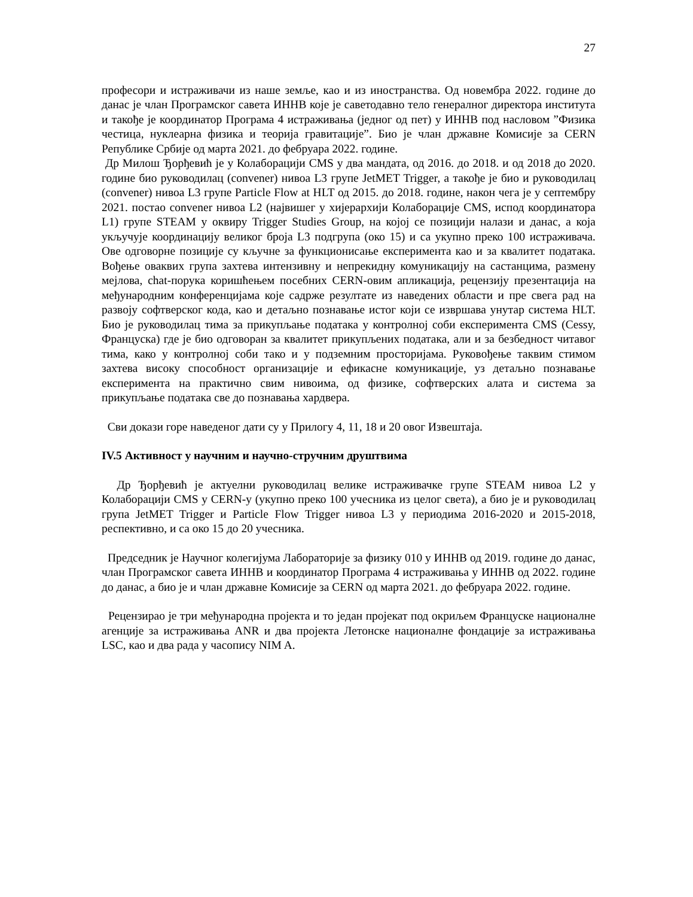27
професори и истраживачи из наше земље, као и из иностранства. Од новембра 2022. године до данас је члан Програмског савета ИННВ које је саветодавно тело генералног директора института и такође је координатор Програма 4 истраживања (једног од пет) у ИННВ под насловом ”Физика честица, нуклеарна физика и теорија гравитације”. Био је члан државне Комисије за CERN Републике Србије од марта 2021. до фебруара 2022. године.
Др Милош Ђорђевић је у Колаборацији CMS у два мандата, од 2016. до 2018. и од 2018 до 2020. године био руководилац (convener) нивоа L3 групе JetMET Trigger, а такође је био и руководилац (convener) нивоа L3 групе Particle Flow at HLT од 2015. до 2018. године, након чега је у септембру 2021. постао convener нивоа L2 (највишег у хијерархији Колаборације CMS, испод координатора L1) групе STEAM у оквиру Trigger Studies Group, на којој се позицији налази и данас, а која укључује координацију великог броја L3 подгрупа (око 15) и са укупно преко 100 истраживача. Ове одговорне позиције су кључне за функционисање експеримента као и за квалитет података. Вођење оваквих група захтева интензивну и непрекидну комуникацију на састанцима, размену мејлова, chat-порука коришћењем посебних CERN-овим апликација, рецензију презентација на међународним конференцијама које садрже резултате из наведених области и пре свега рад на развоју софтверског кода, као и детаљно познавање истог који се извршава унутар система HLT. Био је руководилац тима за прикупљање података у контролној соби експеримента CMS (Cessy, Француска) где је био одговоран за квалитет прикупљених података, али и за безбедност читавог тима, како у контролној соби тако и у подземним просторијама. Руковођење таквим стимом захтева високу способност организације и ефикасне комуникације, уз детаљно познавање експеримента на практично свим нивоима, од физике, софтверских алата и система за прикупљање података све до познавања хардвера.
Сви докази горе наведеног дати су у Прилогу 4, 11, 18 и 20 овог Извештаја.
IV.5 Активност у научним и научно-стручним друштвима
Др Ђорђевић је актуелни руководилац велике истраживачке групе STEAM нивоа L2 у Колаборацији CMS у CERN-у (укупно преко 100 учесника из целог света), а био је и руководилац група JetMET Trigger и Particle Flow Trigger нивоа L3 у периодима 2016-2020 и 2015-2018, респективно, и са око 15 до 20 учесника.
Председник је Научног колегијума Лабораторије за физику 010 у ИННВ од 2019. године до данас, члан Програмског савета ИННВ и координатор Програма 4 истраживања у ИННВ од 2022. године до данас, а био је и члан државне Комисије за CERN од марта 2021. до фебруара 2022. године.
Рецензирао је три међународна пројекта и то један пројекат под окриљем Француске националне агенције за истраживања ANR и два пројекта Летонске националне фондације за истраживања LSC, као и два рада у часопису NIM A.